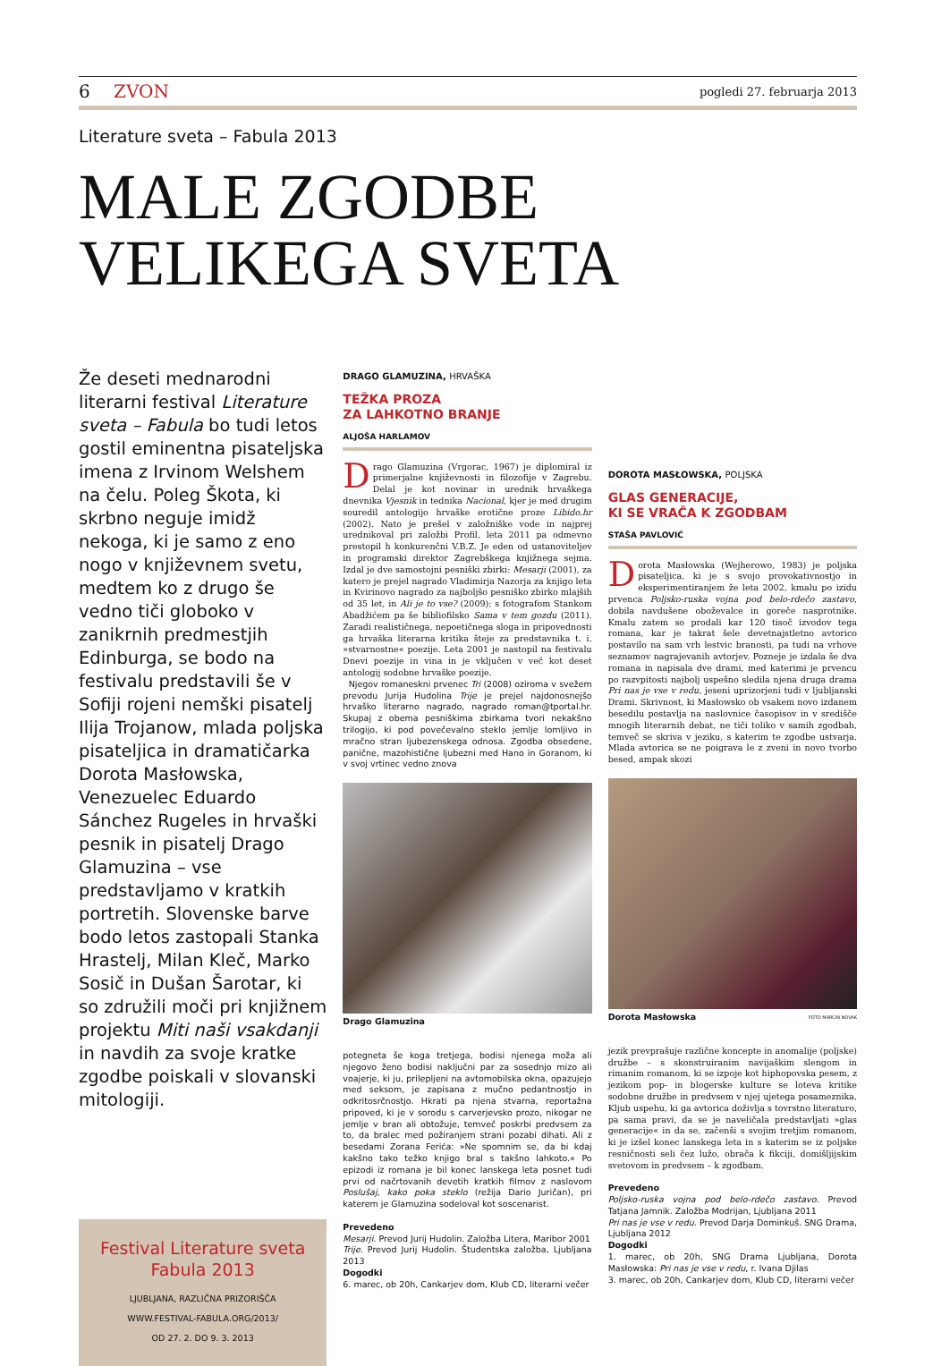6 ZVON
pogledi 27. februarja 2013
Literature sveta – Fabula 2013
MALE ZGODBE
VELIKEGA SVETA
Že deseti mednarodni literarni festival Literature sveta – Fabula bo tudi letos gostil eminentna pisateljska imena z Irvinom Welshem na čelu. Poleg Škota, ki skrbno neguje imidž nekoga, ki je samo z eno nogo v književnem svetu, medtem ko z drugo še vedno tiči globoko v zanikrnih predmestjih Edinburga, se bodo na festivalu predstavili še v Sofiji rojeni nemški pisatelj Ilija Trojanow, mlada poljska pisateljica in dramatičarka Dorota Masłowska, Venezuelec Eduardo Sánchez Rugeles in hrvaški pesnik in pisatelj Drago Glamuzina – vse predstavljamo v kratkih portretih. Slovenske barve bodo letos zastopali Stanka Hrastelj, Milan Kleč, Marko Sosič in Dušan Šarotar, ki so združili moči pri knjižnem projektu Miti naši vsakdanji in navdih za svoje kratke zgodbe poiskali v slovanski mitologiji.
Festival Literature sveta
Fabula 2013
LJUBLJANA, RAZLIČNA PRIZORIŠČA
WWW.FESTIVAL-FABULA.ORG/2013/
OD 27. 2. DO 9. 3. 2013
DRAGO GLAMUZINA, HRVAŠKA
TEŽKA PROZA
ZA LAHKOTNO BRANJE
ALJOŠA HARLAMOV
Drago Glamuzina (Vrgorac, 1967) je diplomiral iz primerjalne književnosti in filozofije v Zagrebu. Delal je kot novinar in urednik hrvaškega dnevnika Vjesnik in tednika Nacional, kjer je med drugim souredil antologijo hrvaške erotične proze Libido.hr (2002). Nato je prešel v založniške vode in najprej urednikoval pri založbi Profil, leta 2011 pa odmevno prestopil h konkurenčni V.B.Z. Je eden od ustanoviteljev in programski direktor Zagrebškega knjižnega sejma. Izdal je dve samostojni pesniški zbirki: Mesarji (2001), za katero je prejel nagrado Vladimirja Nazorja za knjigo leta in Kvirinovo nagrado za najboljšo pesniško zbirko mlajših od 35 let, in Ali je to vse? (2009); s fotografom Stankom Abadžićem pa še bibliofilsko Sama v tem gozdu (2011). Zaradi realističnega, nepoetičnega sloga in pripovednosti ga hrvaška literarna kritika šteje za predstavnika t. i. »stvarnostne« poezije. Leta 2001 je nastopil na festivalu Dnevi poezije in vina in je vključen v več kot deset antologij sodobne hrvaške poezije.
Njegov romaneskni prvenec Tri (2008) oziroma v svežem prevodu Jurija Hudolina Trije je prejel najdonosnejšo hrvaško literarno nagrado, nagrado roman@tportal.hr. Skupaj z obema pesniškima zbirkama tvori nekakšno trilogijo, ki pod povečevalno steklo jemlje lomljivo in mračno stran ljubezenskega odnosa. Zgodba obsedene, panične, mazohistične ljubezni med Hano in Goranom, ki v svoj vrtinec vedno znova
Drago Glamuzina
potegneta še koga tretjega, bodisi njenega moža ali njegovo ženo bodisi naključni par za sosednjo mizo ali voajerje, ki ju, prilepljeni na avtomobilska okna, opazujejo med seksom, je zapisana z mučno pedantnostjo in odkritosrčnostjo. Hkrati pa njena stvarna, reportažna pripoved, ki je v sorodu s carverjevsko prozo, nikogar ne jemlje v bran ali obtožuje, temveč poskrbi predvsem za to, da bralec med požiranjem strani pozabi dihati. Ali z besedami Zorana Ferića: »Ne spomnim se, da bi kdaj kakšno tako težko knjigo bral s takšno lahkoto.« Po epizodi iz romana je bil konec lanskega leta posnet tudi prvi od načrtovanih devetih kratkih filmov z naslovom Poslušaj, kako poka steklo (režija Dario Juričan), pri katerem je Glamuzina sodeloval kot soscenarist.
Prevedeno
Mesarji. Prevod Jurij Hudolin. Založba Litera, Maribor 2001
Trije. Prevod Jurij Hudolin. Študentska založba, Ljubljana 2013
Dogodki
6. marec, ob 20h, Cankarjev dom, Klub CD, literarni večer
DOROTA MASŁOWSKA, POLJSKA
GLAS GENERACIJE,
KI SE VRAČA K ZGODBAM
STAŠA PAVLOVIĆ
Dorota Masłowska (Wejherowo, 1983) je poljska pisateljica, ki je s svojo provokativnostjo in eksperimentiranjem že leta 2002, kmalu po izidu prvenca Poljsko-ruska vojna pod belo-rdečo zastavo, dobila navdušene oboževalce in goreče nasprotnike. Kmalu zatem so prodali kar 120 tisoč izvodov tega romana, kar je takrat šele devetnajstletno avtorico postavilo na sam vrh lestvic branosti, pa tudi na vrhove seznamov nagrajevanih avtorjev. Pozneje je izdala še dva romana in napisala dve drami, med katerimi je prvencu po razvpitosti najbolj uspešno sledila njena druga drama Pri nas je vse v redu, jeseni uprizorjeni tudi v ljubljanski Drami. Skrivnost, ki Masłowsko ob vsakem novo izdanem besedilu postavlja na naslovnice časopisov in v središče mnogih literarnih debat, ne tiči toliko v samih zgodbah, temveč se skriva v jeziku, s katerim te zgodbe ustvarja. Mlada avtorica se ne poigrava le z zveni in novo tvorbo besed, ampak skozi
Dorota Masłowska FOTO MARCIN NOVAK
jezik prevprašuje različne koncepte in anomalije (poljske) družbe – s skonstruiranim navijaškim slengom in rimanim romanom, ki se izpoje kot hiphopovska pesem, z jezikom pop- in blogerske kulture se loteva kritike sodobne družbe in predvsem v njej ujetega posameznika. Kljub uspehu, ki ga avtorica doživlja s tovrstno literaturo, pa sama pravi, da se je naveličala predstavljati »glas generacije« in da se, začenši s svojim tretjim romanom, ki je izšel konec lanskega leta in s katerim se iz poljske resničnosti seli čez lužo, obrača k fikciji, domišljijskim svetovom in predvsem – k zgodbam.
Prevedeno
Poljsko-ruska vojna pod belo-rdečo zastavo. Prevod Tatjana Jamnik. Založba Modrijan, Ljubljana 2011
Pri nas je vse v redu. Prevod Darja Dominkuš. SNG Drama, Ljubljana 2012
Dogodki
1. marec, ob 20h, SNG Drama Ljubljana, Dorota Masłowska: Pri nas je vse v redu, r. Ivana Djilas
3. marec, ob 20h, Cankarjev dom, Klub CD, literarni večer